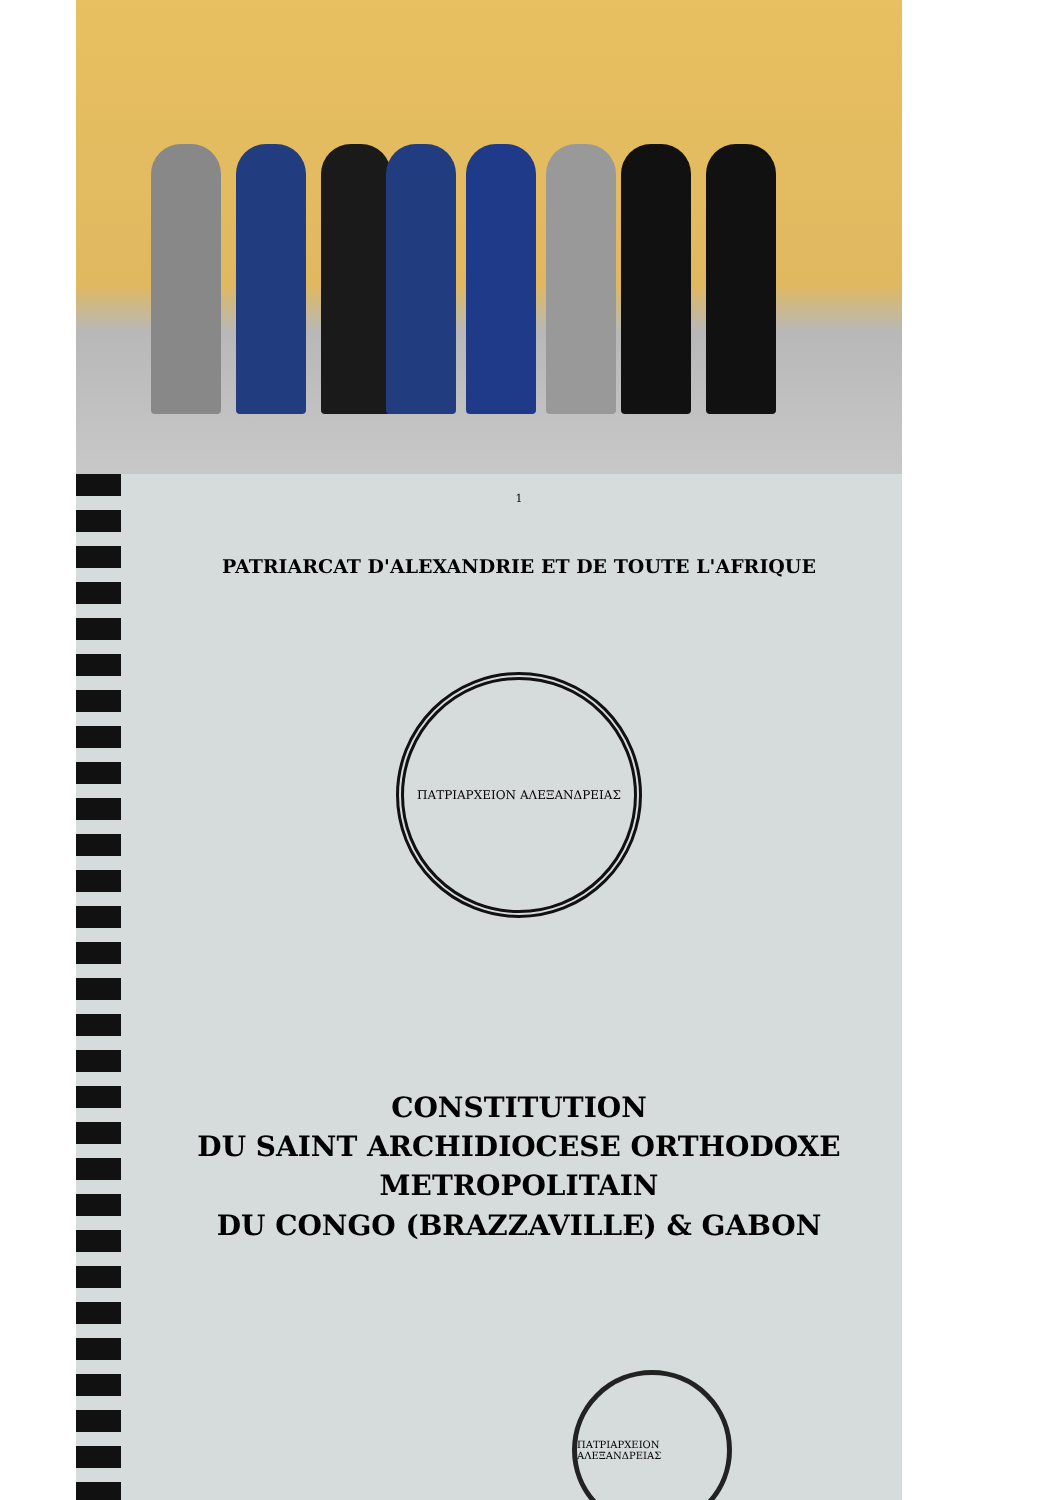1
PATRIARCAT D'ALEXANDRIE ET DE TOUTE L'AFRIQUE
ΠΑΤΡΙΑΡΧΕΙΟΝ ΑΛΕΞΑΝΔΡΕΙΑΣ
CONSTITUTION
DU SAINT ARCHIDIOCESE ORTHODOXE
METROPOLITAIN
DU CONGO (BRAZZAVILLE) & GABON
ΠΑΤΡΙΑΡΧΕΙΟΝ ΑΛΕΞΑΝΔΡΕΙΑΣ